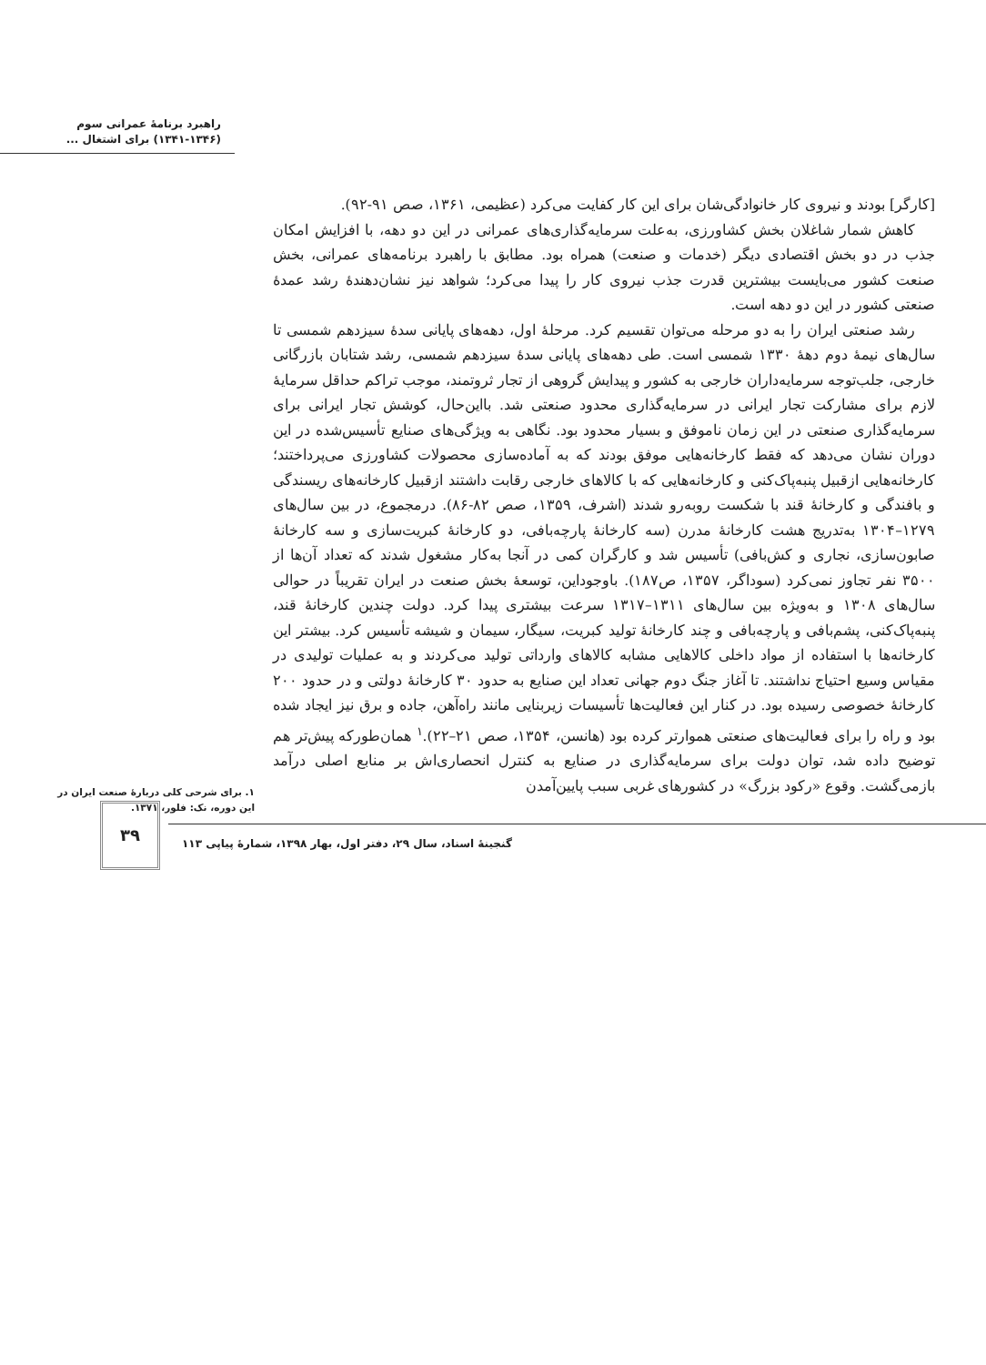راهبرد برنامهٔ عمرانی سوم
(۱۳۴۱-۱۳۴۶) برای اشتغال ...
[کارگر] بودند و نیروی کار خانوادگی‌شان برای این کار کفایت می‌کرد (عظیمی، ۱۳۶۱، صص ۹۱-۹۲).
کاهش شمار شاغلان بخش کشاورزی، به‌علت سرمایه‌گذاری‌های عمرانی در این دو دهه، با افزایش امکان جذب در دو بخش اقتصادی دیگر (خدمات و صنعت) همراه بود. مطابق با راهبرد برنامه‌های عمرانی، بخش صنعت کشور می‌بایست بیشترین قدرت جذب نیروی کار را پیدا می‌کرد؛ شواهد نیز نشان‌دهندهٔ رشد عمدهٔ صنعتی کشور در این دو دهه است.
رشد صنعتی ایران را به دو مرحله می‌توان تقسیم کرد. مرحلهٔ اول، دهه‌های پایانی سدهٔ سیزدهم شمسی تا سال‌های نیمهٔ دوم دههٔ ۱۳۳۰ شمسی است. طی دهه‌های پایانی سدهٔ سیزدهم شمسی، رشد شتابان بازرگانی خارجی، جلب‌توجه سرمایه‌داران خارجی به کشور و پیدایش گروهی از تجار ثروتمند، موجب تراکم حداقل سرمایهٔ لازم برای مشارکت تجار ایرانی در سرمایه‌گذاری محدود صنعتی شد. بااین‌حال، کوشش تجار ایرانی برای سرمایه‌گذاری صنعتی در این زمان ناموفق و بسیار محدود بود. نگاهی به ویژگی‌های صنایع تأسیس‌شده در این دوران نشان می‌دهد که فقط کارخانه‌هایی موفق بودند که به آماده‌سازی محصولات کشاورزی می‌پرداختند؛ کارخانه‌هایی ازقبیل پنبه‌پاک‌کنی و کارخانه‌هایی که با کالاهای خارجی رقابت داشتند ازقبیل کارخانه‌های ریسندگی و بافندگی و کارخانهٔ قند با شکست روبه‌رو شدند (اشرف، ۱۳۵۹، صص ۸۲-۸۶). درمجموع، در بین سال‌های ۱۲۷۹–۱۳۰۴ به‌تدریج هشت کارخانهٔ مدرن (سه کارخانهٔ پارچه‌بافی، دو کارخانهٔ کبریت‌سازی و سه کارخانهٔ صابون‌سازی، نجاری و کش‌بافی) تأسیس شد و کارگران کمی در آنجا به‌کار مشغول شدند که تعداد آن‌ها از ۳۵۰۰ نفر تجاوز نمی‌کرد (سوداگر، ۱۳۵۷، ص۱۸۷). باوجوداین، توسعهٔ بخش صنعت در ایران تقریباً در حوالی سال‌های ۱۳۰۸ و به‌ویژه بین سال‌های ۱۳۱۱–۱۳۱۷ سرعت بیشتری پیدا کرد. دولت چندین کارخانهٔ قند، پنبه‌پاک‌کنی، پشم‌بافی و پارچه‌بافی و چند کارخانهٔ تولید کبریت، سیگار، سیمان و شیشه تأسیس کرد. بیشتر این کارخانه‌ها با استفاده از مواد داخلی کالاهایی مشابه کالاهای وارداتی تولید می‌کردند و به عملیات تولیدی در مقیاس وسیع احتیاج نداشتند. تا آغاز جنگ دوم جهانی تعداد این صنایع به حدود ۳۰ کارخانهٔ دولتی و در حدود ۲۰۰ کارخانهٔ خصوصی رسیده بود. در کنار این فعالیت‌ها تأسیسات زیربنایی مانند راه‌آهن، جاده و برق نیز ایجاد شده بود و راه را برای فعالیت‌های صنعتی هموارتر کرده بود (هانسن، ۱۳۵۴، صص ۲۱–۲۲).<sup>۱</sup> همان‌طورکه پیش‌تر هم توضیح داده شد، توان دولت برای سرمایه‌گذاری در صنایع به کنترل انحصاری‌اش بر منابع اصلی درآمد بازمی‌گشت. وقوع «رکود بزرگ» در کشورهای غربی سبب پایین‌آمدن
۱. برای شرحی کلی دربارهٔ صنعت ایران در
این دوره، نک: فلور، ۱۳۷۱.
۳۹
گنجینهٔ اسناد، سال ۲۹، دفتر اول، بهار ۱۳۹۸، شمارهٔ پیاپی ۱۱۳